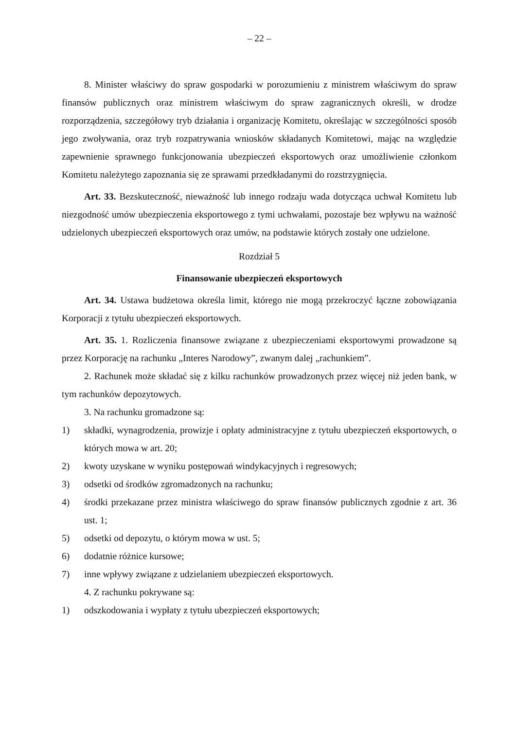– 22 –
8. Minister właściwy do spraw gospodarki w porozumieniu z ministrem właściwym do spraw finansów publicznych oraz ministrem właściwym do spraw zagranicznych określi, w drodze rozporządzenia, szczegółowy tryb działania i organizację Komitetu, określając w szczególności sposób jego zwoływania, oraz tryb rozpatrywania wniosków składanych Komitetowi, mając na względzie zapewnienie sprawnego funkcjonowania ubezpieczeń eksportowych oraz umożliwienie członkom Komitetu należytego zapoznania się ze sprawami przedkładanymi do rozstrzygnięcia.
Art. 33. Bezskuteczność, nieważność lub innego rodzaju wada dotycząca uchwał Komitetu lub niezgodność umów ubezpieczenia eksportowego z tymi uchwałami, pozostaje bez wpływu na ważność udzielonych ubezpieczeń eksportowych oraz umów, na podstawie których zostały one udzielone.
Rozdział 5
Finansowanie ubezpieczeń eksportowych
Art. 34. Ustawa budżetowa określa limit, którego nie mogą przekroczyć łączne zobowiązania Korporacji z tytułu ubezpieczeń eksportowych.
Art. 35. 1. Rozliczenia finansowe związane z ubezpieczeniami eksportowymi prowadzone są przez Korporację na rachunku „Interes Narodowy”, zwanym dalej „rachunkiem”.
2. Rachunek może składać się z kilku rachunków prowadzonych przez więcej niż jeden bank, w tym rachunków depozytowych.
3. Na rachunku gromadzone są:
1) składki, wynagrodzenia, prowizje i opłaty administracyjne z tytułu ubezpieczeń eksportowych, o których mowa w art. 20;
2) kwoty uzyskane w wyniku postępowań windykacyjnych i regresowych;
3) odsetki od środków zgromadzonych na rachunku;
4) środki przekazane przez ministra właściwego do spraw finansów publicznych zgodnie z art. 36 ust. 1;
5) odsetki od depozytu, o którym mowa w ust. 5;
6) dodatnie różnice kursowe;
7) inne wpływy związane z udzielaniem ubezpieczeń eksportowych.
4. Z rachunku pokrywane są:
1) odszkodowania i wypłaty z tytułu ubezpieczeń eksportowych;